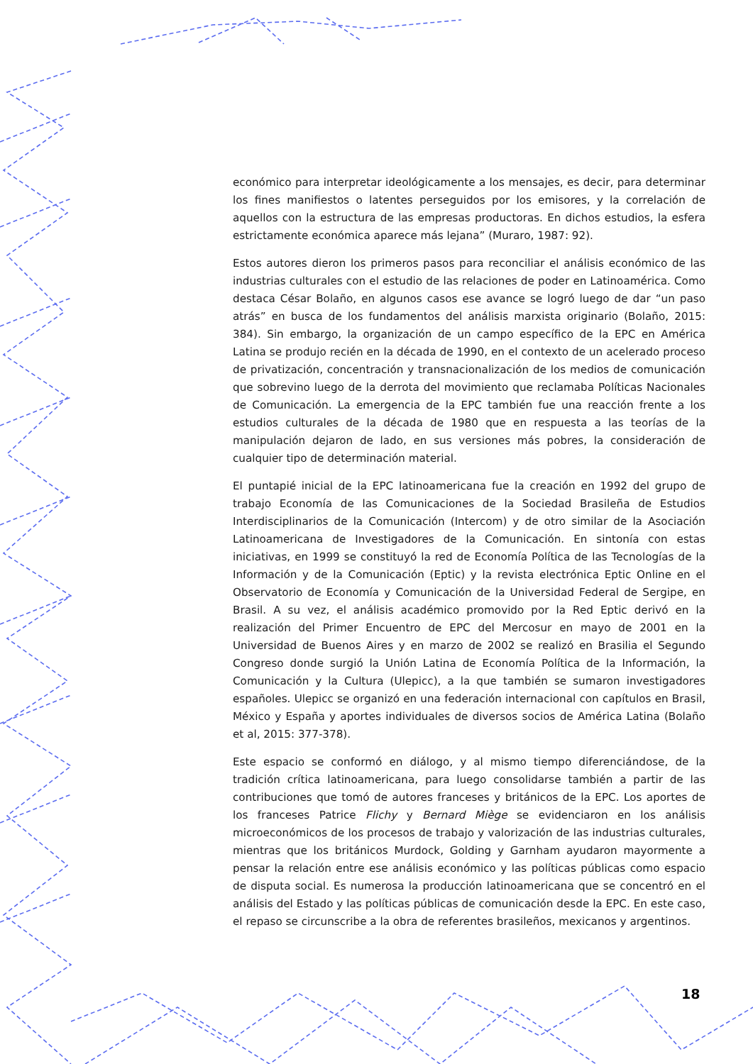económico para interpretar ideológicamente a los mensajes, es decir, para determinar los fines manifiestos o latentes perseguidos por los emisores, y la correlación de aquellos con la estructura de las empresas productoras. En dichos estudios, la esfera estrictamente económica aparece más lejana” (Muraro, 1987: 92).
Estos autores dieron los primeros pasos para reconciliar el análisis económico de las industrias culturales con el estudio de las relaciones de poder en Latinoamérica. Como destaca César Bolaño, en algunos casos ese avance se logró luego de dar “un paso atrás” en busca de los fundamentos del análisis marxista originario (Bolaño, 2015: 384). Sin embargo, la organización de un campo específico de la EPC en América Latina se produjo recién en la década de 1990, en el contexto de un acelerado proceso de privatización, concentración y transnacionalización de los medios de comunicación que sobrevino luego de la derrota del movimiento que reclamaba Políticas Nacionales de Comunicación. La emergencia de la EPC también fue una reacción frente a los estudios culturales de la década de 1980 que en respuesta a las teorías de la manipulación dejaron de lado, en sus versiones más pobres, la consideración de cualquier tipo de determinación material.
El puntapié inicial de la EPC latinoamericana fue la creación en 1992 del grupo de trabajo Economía de las Comunicaciones de la Sociedad Brasileña de Estudios Interdisciplinarios de la Comunicación (Intercom) y de otro similar de la Asociación Latinoamericana de Investigadores de la Comunicación. En sintonía con estas iniciativas, en 1999 se constituyó la red de Economía Política de las Tecnologías de la Información y de la Comunicación (Eptic) y la revista electrónica Eptic Online en el Observatorio de Economía y Comunicación de la Universidad Federal de Sergipe, en Brasil. A su vez, el análisis académico promovido por la Red Eptic derivó en la realización del Primer Encuentro de EPC del Mercosur en mayo de 2001 en la Universidad de Buenos Aires y en marzo de 2002 se realizó en Brasilia el Segundo Congreso donde surgió la Unión Latina de Economía Política de la Información, la Comunicación y la Cultura (Ulepicc), a la que también se sumaron investigadores españoles. Ulepicc se organizó en una federación internacional con capítulos en Brasil, México y España y aportes individuales de diversos socios de América Latina (Bolaño et al, 2015: 377-378).
Este espacio se conformó en diálogo, y al mismo tiempo diferenciándose, de la tradición crítica latinoamericana, para luego consolidarse también a partir de las contribuciones que tomó de autores franceses y británicos de la EPC. Los aportes de los franceses Patrice Flichy y Bernard Miège se evidenciaron en los análisis microeconómicos de los procesos de trabajo y valorización de las industrias culturales, mientras que los británicos Murdock, Golding y Garnham ayudaron mayormente a pensar la relación entre ese análisis económico y las políticas públicas como espacio de disputa social. Es numerosa la producción latinoamericana que se concentró en el análisis del Estado y las políticas públicas de comunicación desde la EPC. En este caso, el repaso se circunscribe a la obra de referentes brasileños, mexicanos y argentinos.
18